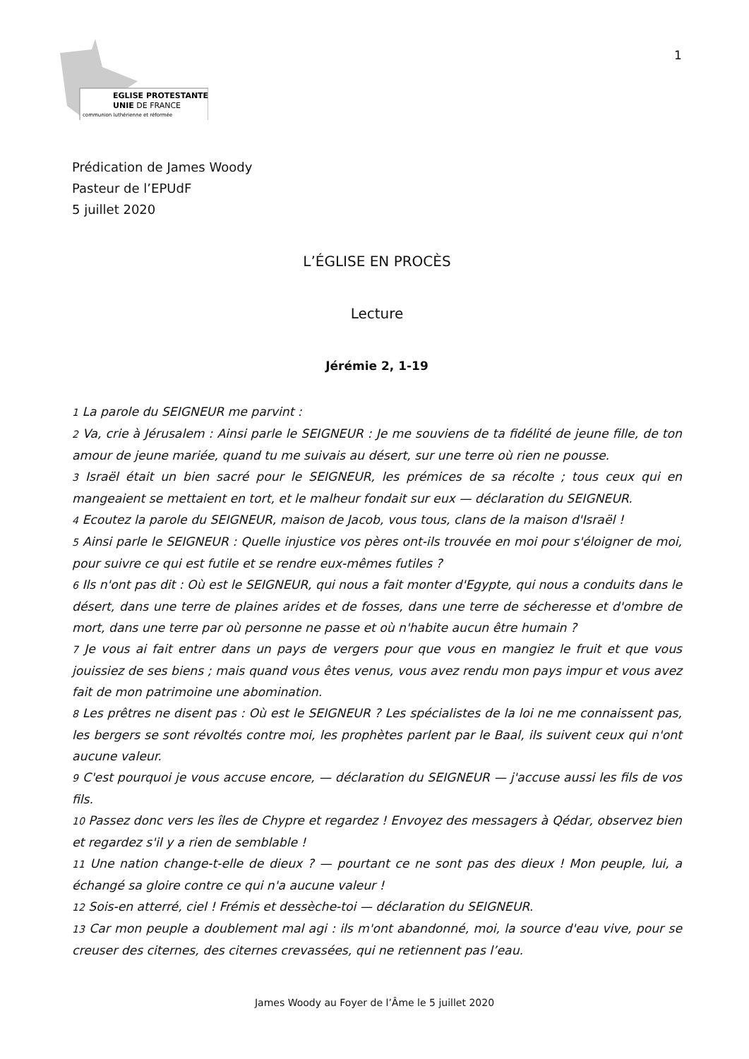EGLISE PROTESTANTE
UNIE DE FRANCE
communion luthérienne et réformée
1
Prédication de James Woody
Pasteur de l’EPUdF
5 juillet 2020
L’ÉGLISE EN PROCÈS
Lecture
Jérémie 2, 1-19
1 La parole du SEIGNEUR me parvint :
2 Va, crie à Jérusalem : Ainsi parle le SEIGNEUR : Je me souviens de ta fidélité de jeune fille, de ton amour de jeune mariée, quand tu me suivais au désert, sur une terre où rien ne pousse.
3 Israël était un bien sacré pour le SEIGNEUR, les prémices de sa récolte ; tous ceux qui en mangeaient se mettaient en tort, et le malheur fondait sur eux — déclaration du SEIGNEUR.
4 Ecoutez la parole du SEIGNEUR, maison de Jacob, vous tous, clans de la maison d'Israël !
5 Ainsi parle le SEIGNEUR : Quelle injustice vos pères ont-ils trouvée en moi pour s'éloigner de moi, pour suivre ce qui est futile et se rendre eux-mêmes futiles ?
6 Ils n'ont pas dit : Où est le SEIGNEUR, qui nous a fait monter d'Egypte, qui nous a conduits dans le désert, dans une terre de plaines arides et de fosses, dans une terre de sécheresse et d'ombre de mort, dans une terre par où personne ne passe et où n'habite aucun être humain ?
7 Je vous ai fait entrer dans un pays de vergers pour que vous en mangiez le fruit et que vous jouissiez de ses biens ; mais quand vous êtes venus, vous avez rendu mon pays impur et vous avez fait de mon patrimoine une abomination.
8 Les prêtres ne disent pas : Où est le SEIGNEUR ? Les spécialistes de la loi ne me connaissent pas, les bergers se sont révoltés contre moi, les prophètes parlent par le Baal, ils suivent ceux qui n'ont aucune valeur.
9 C'est pourquoi je vous accuse encore, — déclaration du SEIGNEUR — j'accuse aussi les fils de vos fils.
10 Passez donc vers les îles de Chypre et regardez ! Envoyez des messagers à Qédar, observez bien et regardez s'il y a rien de semblable !
11 Une nation change-t-elle de dieux ? — pourtant ce ne sont pas des dieux ! Mon peuple, lui, a échangé sa gloire contre ce qui n'a aucune valeur !
12 Sois-en atterré, ciel ! Frémis et dessèche-toi — déclaration du SEIGNEUR.
13 Car mon peuple a doublement mal agi : ils m'ont abandonné, moi, la source d'eau vive, pour se creuser des citernes, des citernes crevassées, qui ne retiennent pas l’eau.
James Woody au Foyer de l’Âme le 5 juillet 2020